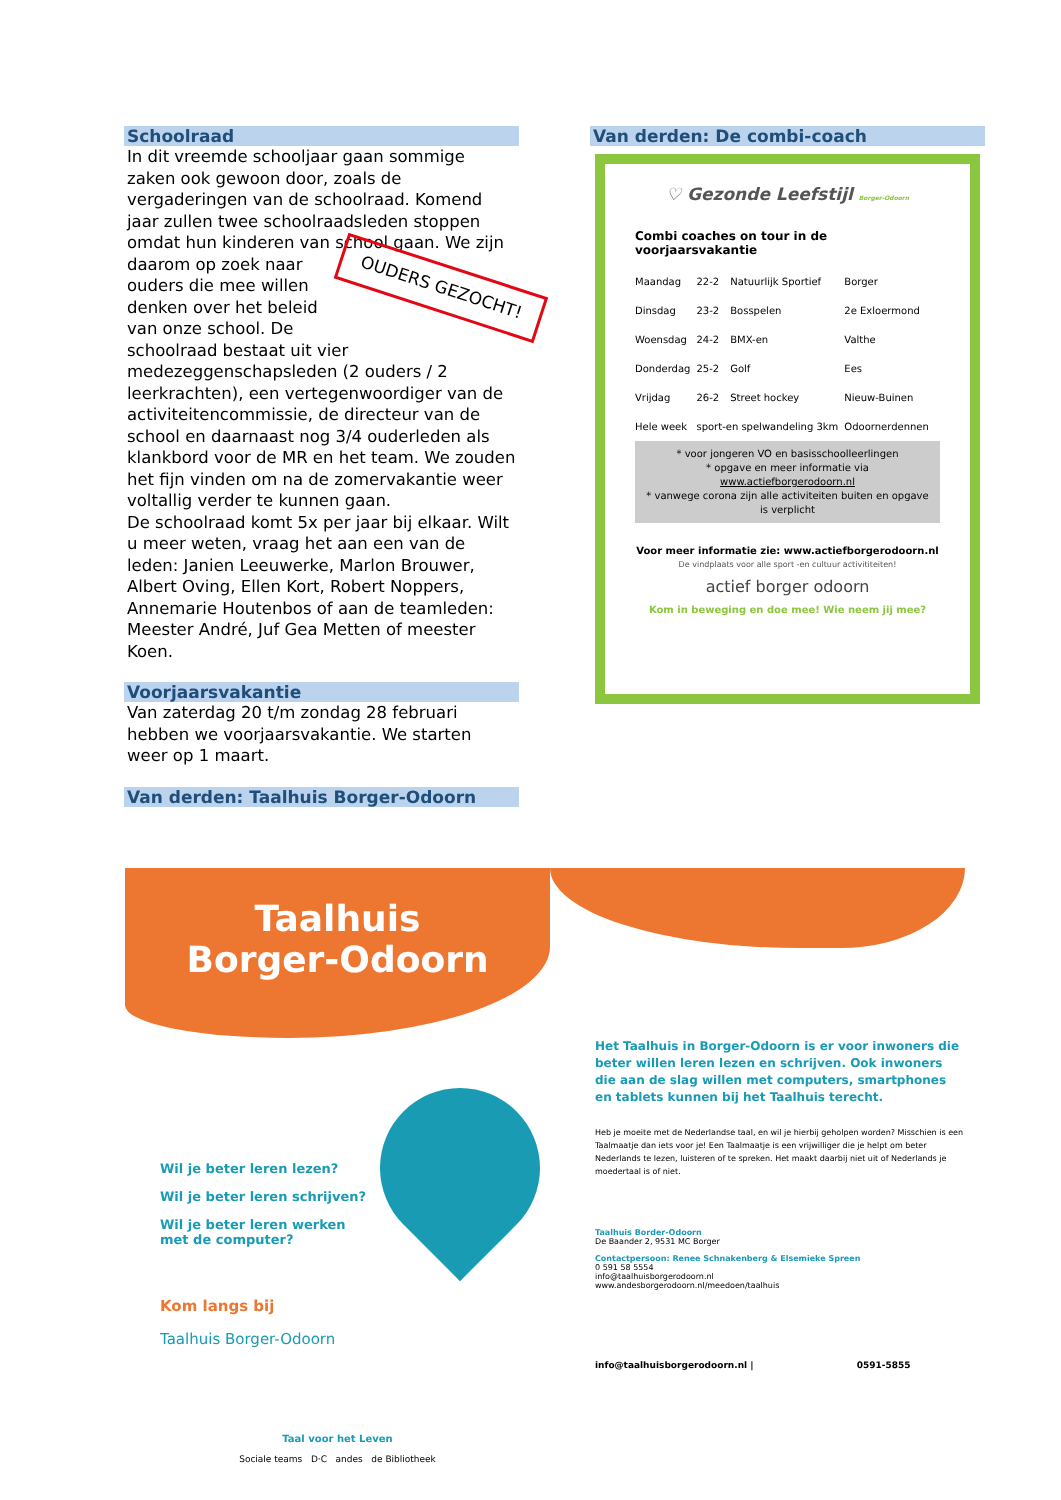Schoolraad
In dit vreemde schooljaar gaan sommige zaken ook gewoon door, zoals de vergaderingen van de schoolraad. Komend jaar zullen twee schoolraadsleden stoppen omdat hun kinderen van school gaan. We zijn daarom op zoek naar OUDERS GEZOCHT! ouders die mee willen denken over het beleid van onze school. De schoolraad bestaat uit vier medezeggenschapsleden (2 ouders / 2 leerkrachten), een vertegenwoordiger van de activiteitencommissie, de directeur van de school en daarnaast nog 3/4 ouderleden als klankbord voor de MR en het team. We zouden het fijn vinden om na de zomervakantie weer voltallig verder te kunnen gaan.
De schoolraad komt 5x per jaar bij elkaar. Wilt u meer weten, vraag het aan een van de leden: Janien Leeuwerke, Marlon Brouwer, Albert Oving, Ellen Kort, Robert Noppers, Annemarie Houtenbos of aan de teamleden: Meester André, Juf Gea Metten of meester Koen.
Voorjaarsvakantie
Van zaterdag 20 t/m zondag 28 februari hebben we voorjaarsvakantie. We starten weer op 1 maart.
Van derden: Taalhuis Borger-Odoorn
Van derden: De combi-coach
♡ Gezonde Leefstijl Borger-Odoorn
Combi coaches on tour in de voorjaarsvakantie
| Maandag | 22-2 | Natuurlijk Sportief | Borger |
| Dinsdag | 23-2 | Bosspelen | 2e Exloermond |
| Woensdag | 24-2 | BMX-en | Valthe |
| Donderdag | 25-2 | Golf | Ees |
| Vrijdag | 26-2 | Street hockey | Nieuw-Buinen |
| Hele week | sport-en spelwandeling 3km | | Odoornerdennen |
* voor jongeren VO en basisschoolleerlingen
* opgave en meer informatie via www.actiefborgerodoorn.nl
* vanwege corona zijn alle activiteiten buiten en opgave is verplicht
Voor meer informatie zie: www.actiefborgerodoorn.nl
De vindplaats voor alle sport -en cultuur activititeiten!
actief borger odoorn
Kom in beweging en doe mee! Wie neem jij mee?
Taalhuis
Borger-Odoorn
Wil je beter leren lezen?
Wil je beter leren schrijven?
Wil je beter leren werken met de computer?
Kom langs bij
Taalhuis Borger-Odoorn
Taal voor het Leven
Sociale teams D·C andes de Bibliotheek
Het Taalhuis in Borger-Odoorn is er voor inwoners die beter willen leren lezen en schrijven. Ook inwoners die aan de slag willen met computers, smartphones en tablets kunnen bij het Taalhuis terecht.
Heb je moeite met de Nederlandse taal, en wil je hierbij geholpen worden? Misschien is een Taalmaatje dan iets voor je! Een Taalmaatje is een vrijwilliger die je helpt om beter Nederlands te lezen, luisteren of te spreken. Het maakt daarbij niet uit of Nederlands je moedertaal is of niet.
Taalhuis Border-Odoorn
De Baander 2, 9531 MC Borger
Contactpersoon: Renee Schnakenberg & Elsemieke Spreen
0 591 58 5554
info@taalhuisborgerodoorn.nl
www.andesborgerodoorn.nl/meedoen/taalhuis
info@taalhuisborgerodoorn.nl | 0591-5855